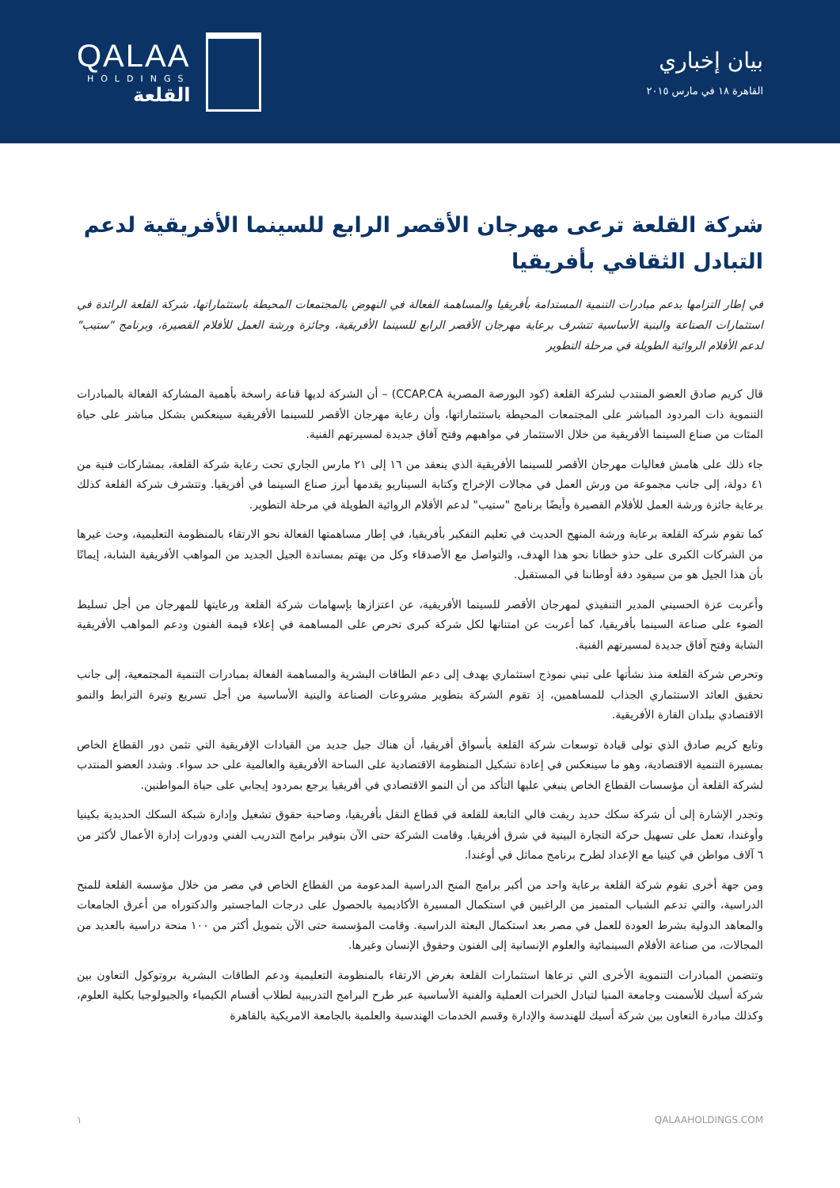QALAA
HOLDINGS
القلعة
بيان إخباري
القاهرة ١٨ في مارس ٢٠١٥
شركة القلعة ترعى مهرجان الأقصر الرابع للسينما الأفريقية لدعم التبادل الثقافي بأفريقيا
في إطار التزامها بدعم مبادرات التنمية المستدامة بأفريقيا والمساهمة الفعالة في النهوض بالمجتمعات المحيطة باستثماراتها، شركة القلعة الرائدة في استثمارات الصناعة والبنية الأساسية تتشرف برعاية مهرجان الأقصر الرابع للسينما الأفريقية، وجائزة ورشة العمل للأفلام القصيرة، وبرنامج "ستيب" لدعم الأفلام الروائية الطويلة في مرحلة التطوير
قال كريم صادق العضو المنتدب لشركة القلعة (كود البورصة المصرية CCAP.CA) – أن الشركة لديها قناعة راسخة بأهمية المشاركة الفعالة بالمبادرات التنموية ذات المردود المباشر على المجتمعات المحيطة باستثماراتها، وأن رعاية مهرجان الأقصر للسينما الأفريقية سينعكس بشكل مباشر على حياة المئات من صناع السينما الأفريقية من خلال الاستثمار في مواهبهم وفتح آفاق جديدة لمسيرتهم الفنية.
جاء ذلك على هامش فعاليات مهرجان الأقصر للسينما الأفريقية الذي ينعقد من ١٦ إلى ٢١ مارس الجاري تحت رعاية شركة القلعة، بمشاركات فنية من ٤١ دولة، إلى جانب مجموعة من ورش العمل في مجالات الإخراج وكتابة السيناريو يقدمها أبرز صناع السينما في أفريقيا. وتتشرف شركة القلعة كذلك برعاية جائزة ورشة العمل للأفلام القصيرة وأيضًا برنامج "ستيب" لدعم الأفلام الروائية الطويلة في مرحلة التطوير.
كما تقوم شركة القلعة برعاية ورشة المنهج الحديث في تعليم التفكير بأفريقيا، في إطار مساهمتها الفعالة نحو الارتقاء بالمنظومة التعليمية، وحث غيرها من الشركات الكبرى على حذو خطانا نحو هذا الهدف، والتواصل مع الأصدقاء وكل من يهتم بمساندة الجيل الجديد من المواهب الأفريقية الشابة، إيمانًا بأن هذا الجيل هو من سيقود دفة أوطاننا في المستقبل.
وأعربت عزة الحسيني المدير التنفيذي لمهرجان الأقصر للسينما الأفريقية، عن اعتزازها بإسهامات شركة القلعة ورعايتها للمهرجان من أجل تسليط الضوء على صناعة السينما بأفريقيا، كما أعربت عن امتنانها لكل شركة كبرى تحرص على المساهمة في إعلاء قيمة الفنون ودعم المواهب الأفريقية الشابة وفتح آفاق جديدة لمسيرتهم الفنية.
وتحرص شركة القلعة منذ نشأتها على تبني نموذج استثماري يهدف إلى دعم الطاقات البشرية والمساهمة الفعالة بمبادرات التنمية المجتمعية، إلى جانب تحقيق العائد الاستثماري الجذاب للمساهمين، إذ تقوم الشركة بتطوير مشروعات الصناعة والبنية الأساسية من أجل تسريع وتيرة الترابط والنمو الاقتصادي ببلدان القارة الأفريقية.
وتابع كريم صادق الذي تولى قيادة توسعات شركة القلعة بأسواق أفريقيا، أن هناك جيل جديد من القيادات الإفريقية التي تثمن دور القطاع الخاص بمسيرة التنمية الاقتصادية، وهو ما سينعكس في إعادة تشكيل المنظومة الاقتصادية على الساحة الأفريقية والعالمية على حد سواء. وشدد العضو المنتدب لشركة القلعة أن مؤسسات القطاع الخاص ينبغي عليها التأكد من أن النمو الاقتصادي في أفريقيا يرجع بمردود إيجابي على حياة المواطنين.
وتجدر الإشارة إلى أن شركة سكك حديد ريفت فالي التابعة للقلعة في قطاع النقل بأفريقيا، وصاحبة حقوق تشغيل وإدارة شبكة السكك الحديدية بكينيا وأوغندا، تعمل على تسهيل حركة التجارة البينية في شرق أفريقيا. وقامت الشركة حتى الآن بتوفير برامج التدريب الفني ودورات إدارة الأعمال لأكثر من ٦ آلاف مواطن في كينيا مع الإعداد لطرح برنامج مماثل في أوغندا.
ومن جهة أخرى تقوم شركة القلعة برعاية واحد من أكبر برامج المنح الدراسية المدعومة من القطاع الخاص في مصر من خلال مؤسسة القلعة للمنح الدراسية، والتي تدعم الشباب المتميز من الراغبين في استكمال المسيرة الأكاديمية بالحصول على درجات الماجستير والدكتوراه من أعرق الجامعات والمعاهد الدولية بشرط العودة للعمل في مصر بعد استكمال البعثة الدراسية. وقامت المؤسسة حتى الآن بتمويل أكثر من ١٠٠ منحة دراسية بالعديد من المجالات، من صناعة الأفلام السينمائية والعلوم الإنسانية إلى الفنون وحقوق الإنسان وغيرها.
وتتضمن المبادرات التنموية الأخرى التي ترعاها استثمارات القلعة بغرض الارتقاء بالمنظومة التعليمية ودعم الطاقات البشرية بروتوكول التعاون بين شركة أسيك للأسمنت وجامعة المنيا لتبادل الخبرات العملية والفنية الأساسية عبر طرح البرامج التدريبية لطلاب أقسام الكيمياء والجيولوجيا بكلية العلوم، وكذلك مبادرة التعاون بين شركة أسيك للهندسة والإدارة وقسم الخدمات الهندسية والعلمية بالجامعة الامريكية بالقاهرة
١ QALAAHOLDINGS.COM